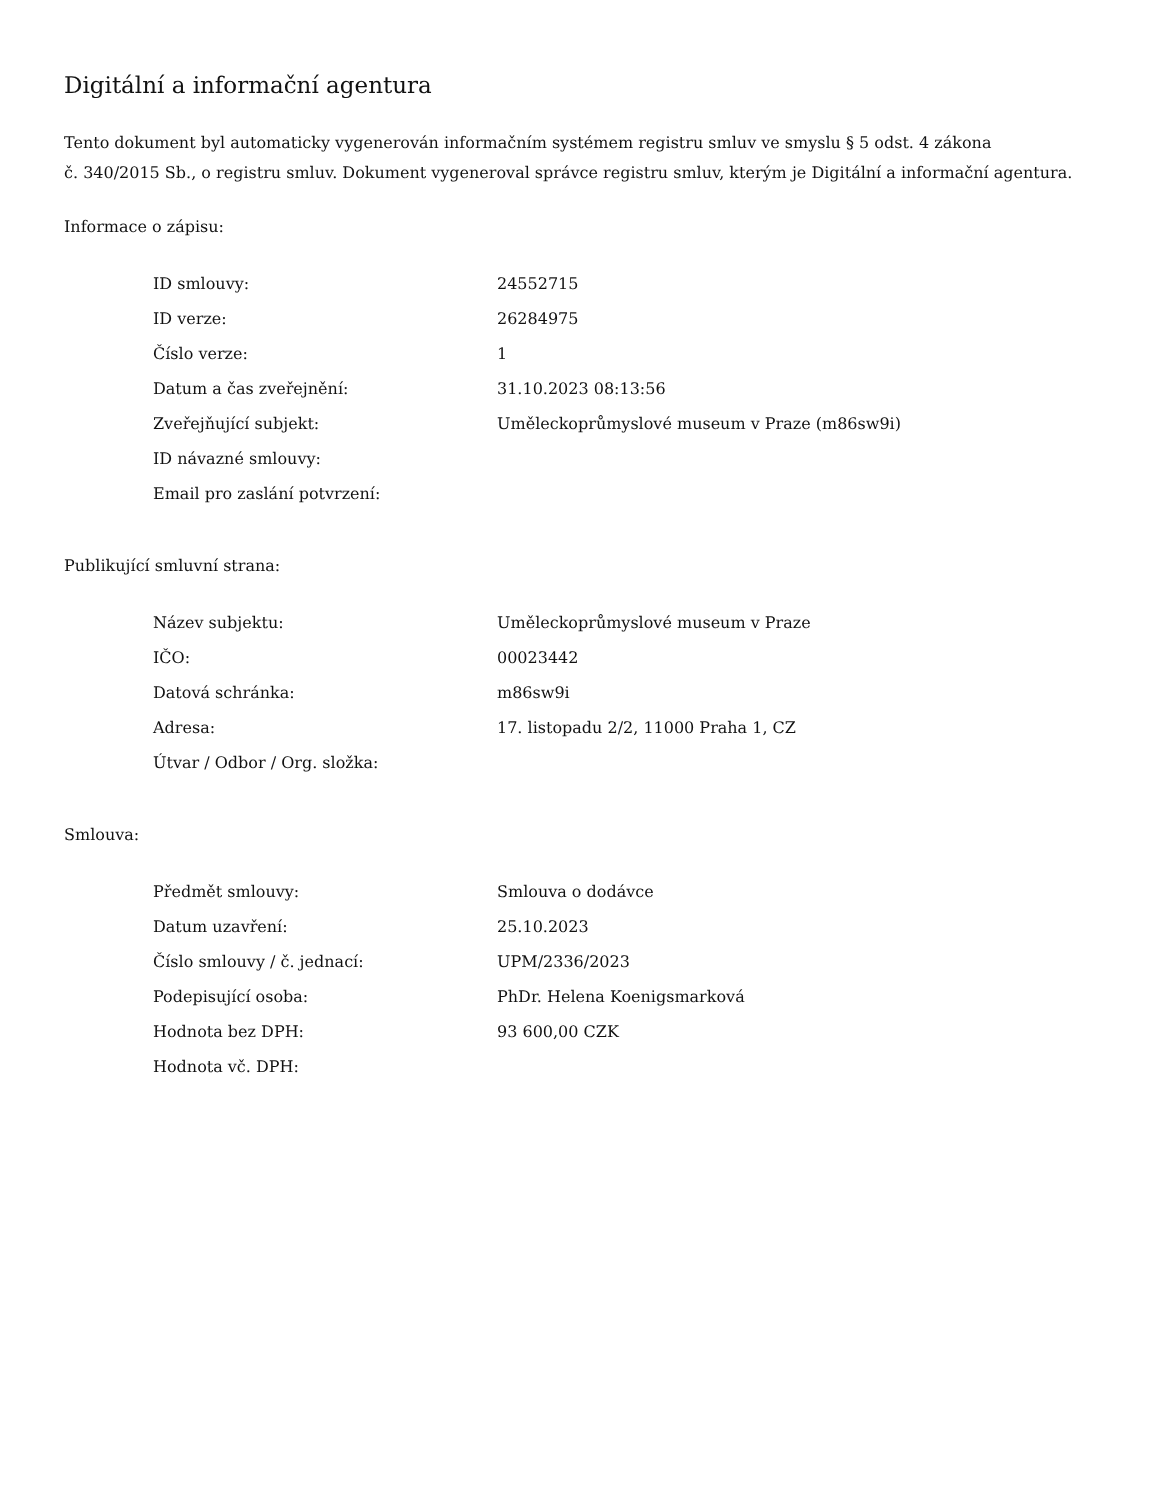Digitální a informační agentura
Tento dokument byl automaticky vygenerován informačním systémem registru smluv ve smyslu § 5 odst. 4 zákona
č. 340/2015 Sb., o registru smluv. Dokument vygeneroval správce registru smluv, kterým je Digitální a informační agentura.
Informace o zápisu:
| ID smlouvy: | 24552715 |
| ID verze: | 26284975 |
| Číslo verze: | 1 |
| Datum a čas zveřejnění: | 31.10.2023 08:13:56 |
| Zveřejňující subjekt: | Uměleckoprůmyslové museum v Praze (m86sw9i) |
| ID návazné smlouvy: | |
| Email pro zaslání potvrzení: | |
Publikující smluvní strana:
| Název subjektu: | Uměleckoprůmyslové museum v Praze |
| IČO: | 00023442 |
| Datová schránka: | m86sw9i |
| Adresa: | 17. listopadu 2/2, 11000 Praha 1, CZ |
| Útvar / Odbor / Org. složka: | |
Smlouva:
| Předmět smlouvy: | Smlouva o dodávce |
| Datum uzavření: | 25.10.2023 |
| Číslo smlouvy / č. jednací: | UPM/2336/2023 |
| Podepisující osoba: | PhDr. Helena Koenigsmarková |
| Hodnota bez DPH: | 93 600,00 CZK |
| Hodnota vč. DPH: | |